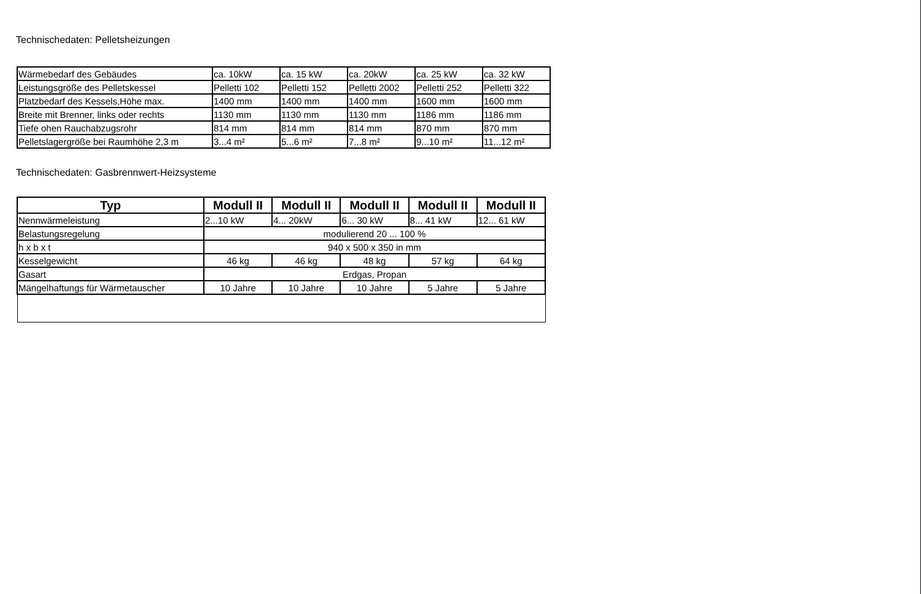Technischedaten: Pelletsheizungen
| Wärmebedarf des Gebäudes | ca. 10kW | ca. 15 kW | ca. 20kW | ca. 25 kW | ca. 32 kW |
| Leistungsgröße des Pelletskessel | Pelletti 102 | Pelletti 152 | Pelletti 2002 | Pelletti 252 | Pelletti 322 |
| Platzbedarf des Kessels,Höhe max. | 1400 mm | 1400 mm | 1400 mm | 1600 mm | 1600 mm |
| Breite mit Brenner, links oder rechts | 1130 mm | 1130 mm | 1130 mm | 1186 mm | 1186 mm |
| Tiefe ohen Rauchabzugsrohr | 814 mm | 814 mm | 814 mm | 870 mm | 870 mm |
| Pelletslagergröße bei Raumhöhe 2,3 m | 3...4 m² | 5...6 m² | 7...8 m² | 9...10 m² | 11...12 m² |
Technischedaten: Gasbrennwert-Heizsysteme
| Typ | Modull II | Modull II | Modull II | Modull II | Modull II |
| --- | --- | --- | --- | --- | --- |
| Nennwärmeleistung | 2...10 kW | 4... 20kW | 6... 30 kW | 8... 41 kW | 12... 61 kW |
| Belastungsregelung | modulierend 20 ... 100 % | | | | |
| h x b x t | 940 x 500 x 350 in mm | | | | |
| Kesselgewicht | 46 kg | 46 kg | 48 kg | 57 kg | 64 kg |
| Gasart | Erdgas, Propan | | | | |
| Mängelhaftungs für Wärmetauscher | 10 Jahre | 10 Jahre | 10 Jahre | 5 Jahre | 5 Jahre |